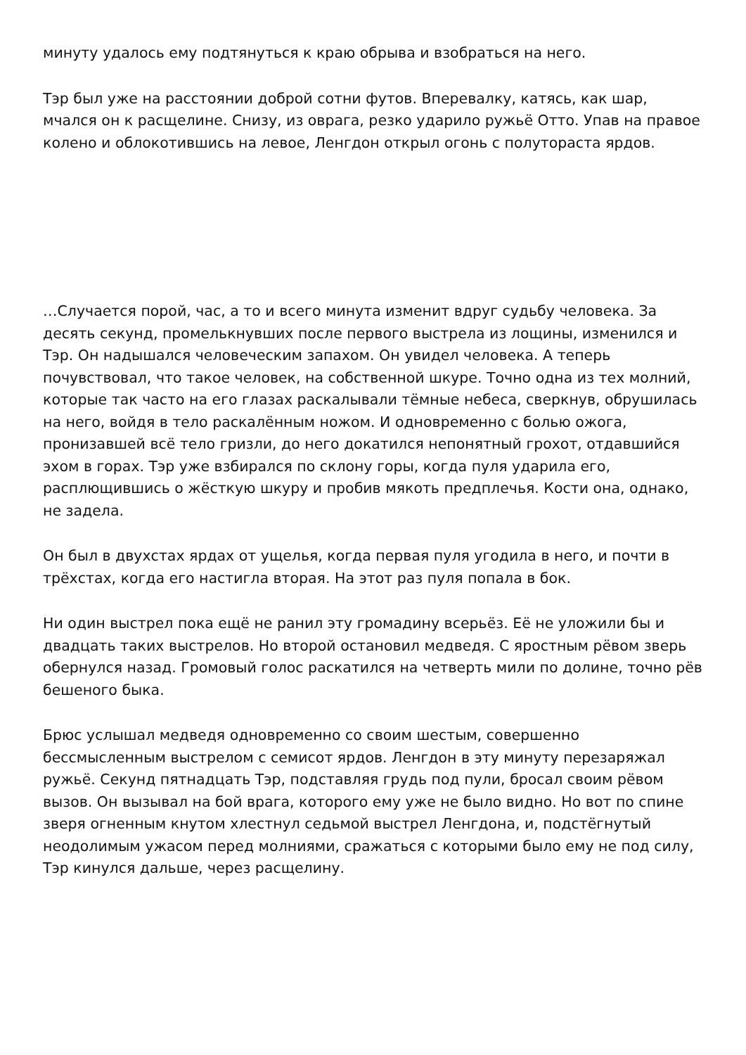минуту удалось ему подтянуться к краю обрыва и взобраться на него.
Тэр был уже на расстоянии доброй сотни футов. Вперевалку, катясь, как шар, мчался он к расщелине. Снизу, из оврага, резко ударило ружьё Отто. Упав на правое колено и облокотившись на левое, Ленгдон открыл огонь с полутораста ярдов.
…Случается порой, час, а то и всего минута изменит вдруг судьбу человека. За десять секунд, промелькнувших после первого выстрела из лощины, изменился и Тэр. Он надышался человеческим запахом. Он увидел человека. А теперь почувствовал, что такое человек, на собственной шкуре. Точно одна из тех молний, которые так часто на его глазах раскалывали тёмные небеса, сверкнув, обрушилась на него, войдя в тело раскалённым ножом. И одновременно с болью ожога, пронизавшей всё тело гризли, до него докатился непонятный грохот, отдавшийся эхом в горах. Тэр уже взбирался по склону горы, когда пуля ударила его, расплющившись о жёсткую шкуру и пробив мякоть предплечья. Кости она, однако, не задела.
Он был в двухстах ярдах от ущелья, когда первая пуля угодила в него, и почти в трёхстах, когда его настигла вторая. На этот раз пуля попала в бок.
Ни один выстрел пока ещё не ранил эту громадину всерьёз. Её не уложили бы и двадцать таких выстрелов. Но второй остановил медведя. С яростным рёвом зверь обернулся назад. Громовый голос раскатился на четверть мили по долине, точно рёв бешеного быка.
Брюс услышал медведя одновременно со своим шестым, совершенно бессмысленным выстрелом с семисот ярдов. Ленгдон в эту минуту перезаряжал ружьё. Секунд пятнадцать Тэр, подставляя грудь под пули, бросал своим рёвом вызов. Он вызывал на бой врага, которого ему уже не было видно. Но вот по спине зверя огненным кнутом хлестнул седьмой выстрел Ленгдона, и, подстёгнутый неодолимым ужасом перед молниями, сражаться с которыми было ему не под силу, Тэр кинулся дальше, через расщелину.